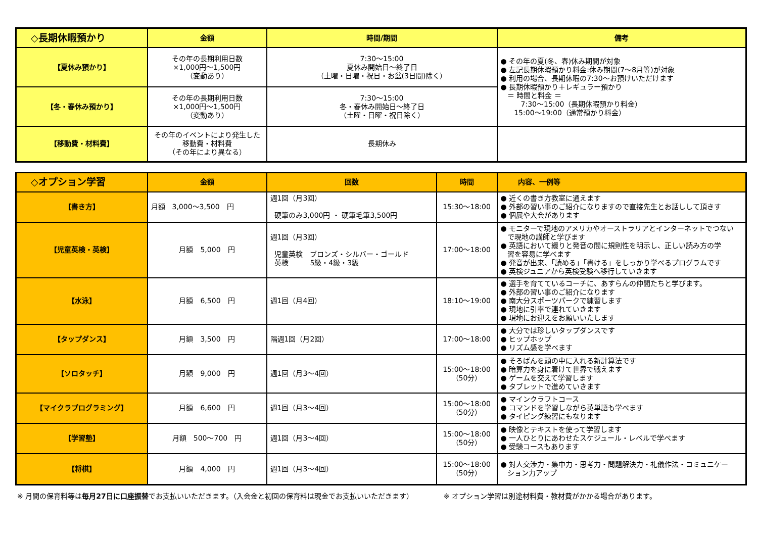| ◇長期休暇預かり | 金額 | 時間/期間 | 備考 |
| --- | --- | --- | --- |
| 【夏休み預かり】 | その年の長期利用日数 ×1,000円～1,500円 （変動あり） | 7:30～15:00 夏休み開始日～終了日 （土曜・日曜・祝日・お盆(3日間)除く） | ● その年の夏(冬、春)休み期間が対象 ● 左記長期休暇預かり料金:休み期間(7～8月等)が対象 ● 利用の場合、長期休暇の7:30～お預けいただけます ● 長期休暇預かり＋レギュラー預かり ＝ 時間と料金 ＝ 7:30～15:00（長期休暇預かり料金） 15:00～19:00（通常預かり料金） |
| 【冬・春休み預かり】 | その年の長期利用日数 ×1,000円～1,500円 （変動あり） | 7:30～15:00 冬・春休み開始日～終了日 （土曜・日曜・祝日除く） | |
| 【移動費・材料費】 | その年のイベントにより発生した 移動費・材料費 （その年により異なる） | 長期休み | |
| ◇オプション学習 | 金額 | 回数 | 時間 | 内容、一例等 |
| --- | --- | --- | --- | --- |
| 【書き方】 | 月額 3,000～3,500 円 | 週1回（月3回） 硬筆のみ3,000円 ・ 硬筆毛筆3,500円 | 15:30～18:00 | ● 近くの書き方教室に通えます ● 外部の習い事のご紹介になりますので直接先生とお話しして頂きす ● 個展や大会があります |
| 【児童英検・英検】 | 月額 5,000 円 | 週1回（月3回） 児童英検 ブロンズ・シルバー・ゴールド 英検 5級・4級・3級 | 17:00～18:00 | ● モニターで現地のアメリカやオーストラリアとインターネットでつない で現地の講師と学びます ● 英語において綴りと発音の間に規則性を明示し、正しい読み方の学 習を容易に学べます ● 発音が出来、「読める」「書ける」をしっかり学べるプログラムです ● 英検ジュニアから英検受験へ移行していきます |
| 【水泳】 | 月額 6,500 円 | 週1回（月4回） | 18:10～19:00 | ● 選手を育てているコーチに、あすらんの仲間たちと学びます。 ● 外部の習い事のご紹介になります ● 南大分スポーツパークで練習します ● 現地に引率で連れていきます ● 現地にお迎えをお願いいたします |
| 【タップダンス】 | 月額 3,500 円 | 隔週1回（月2回） | 17:00～18:00 | ● 大分では珍しいタップダンスです ● ヒップホップ ● リズム感を学べます |
| 【ソロタッチ】 | 月額 9,000 円 | 週1回（月3～4回） | 15:00～18:00 （50分） | ● そろばんを頭の中に入れる新計算法です ● 暗算力を身に着けて世界で戦えます ● ゲームを交えて学習します ● タブレットで進めていきます |
| 【マイクラプログラミング】 | 月額 6,600 円 | 週1回（月3～4回） | 15:00～18:00 （50分） | ● マインクラフトコース ● コマンドを学習しながら英単語も学べます ● タイピング練習にもなります |
| 【学習塾】 | 月額 500～700 円 | 週1回（月3～4回） | 15:00～18:00 （50分） | ● 映像とテキストを使って学習します ● 一人ひとりにあわせたスケジュール・レベルで学べます ● 受験コースもあります |
| 【将棋】 | 月額 4,000 円 | 週1回（月3～4回） | 15:00～18:00 （50分） | ● 対人交渉力・集中力・思考力・問題解決力・礼儀作法・コミュニケー ション力アップ |
※ 月間の保育料等は毎月27日に口座振替でお支払いいただきます。（入会金と初回の保育料は現金でお支払いいただきます） ※ オプション学習は別途材料費・教材費がかかる場合があります。